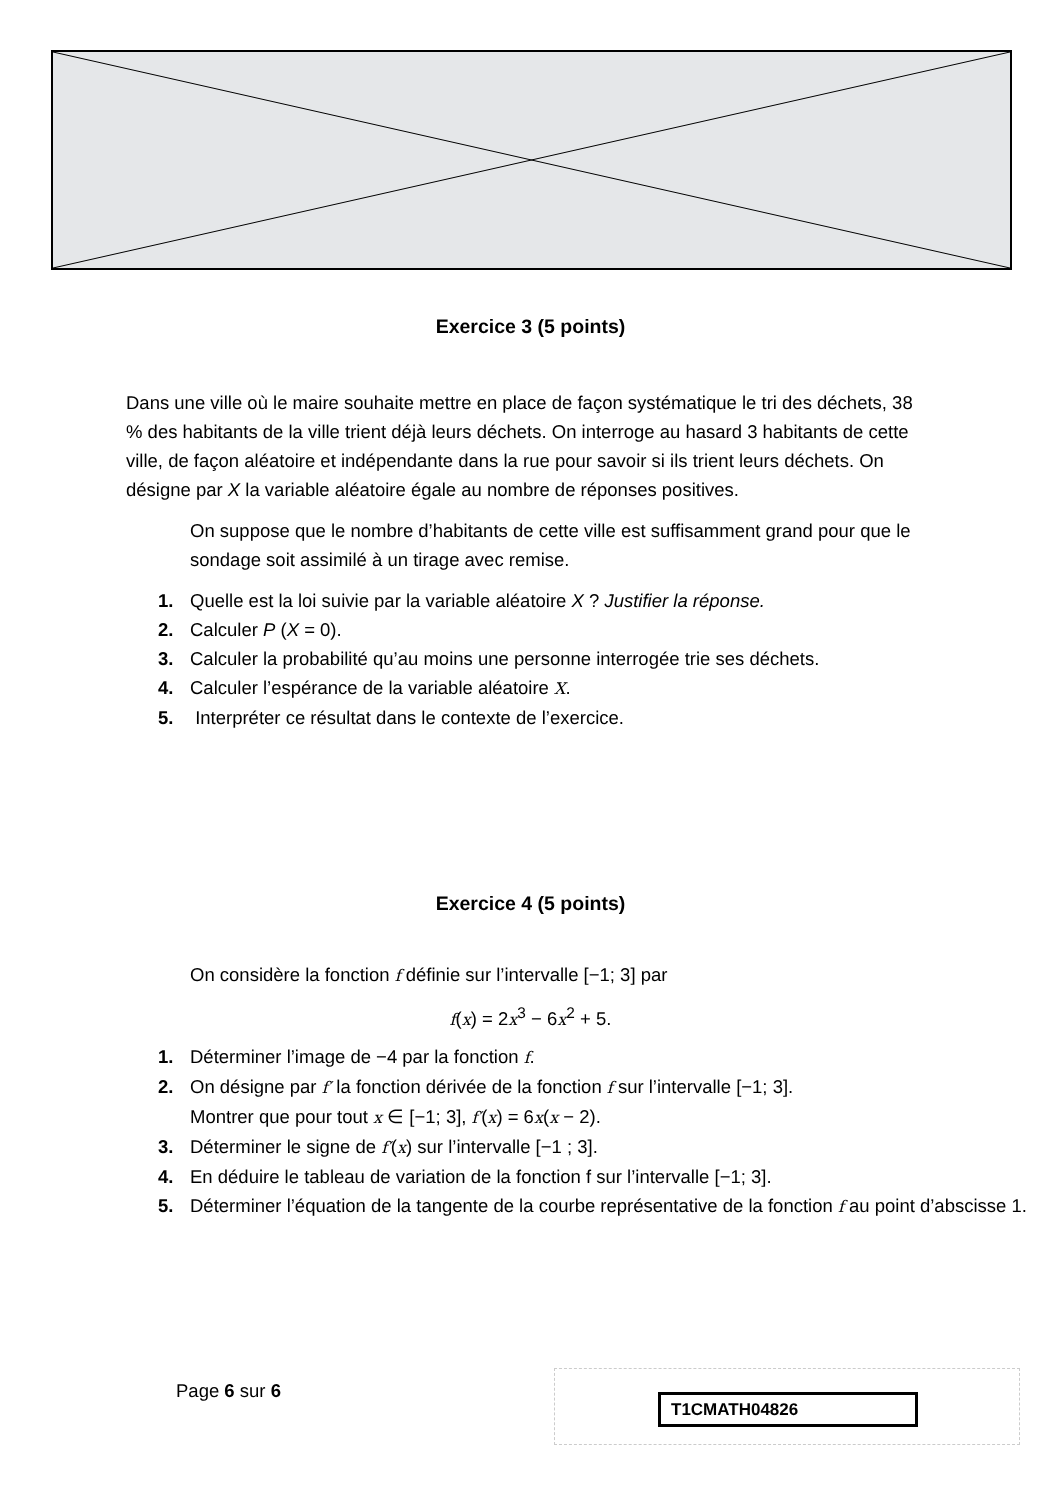Exercice 3 (5 points)
Dans une ville où le maire souhaite mettre en place de façon systématique le tri des déchets, 38 % des habitants de la ville trient déjà leurs déchets. On interroge au hasard 3 habitants de cette ville, de façon aléatoire et indépendante dans la rue pour savoir si ils trient leurs déchets. On désigne par X la variable aléatoire égale au nombre de réponses positives.
On suppose que le nombre d’habitants de cette ville est suffisamment grand pour que le sondage soit assimilé à un tirage avec remise.
1. Quelle est la loi suivie par la variable aléatoire X ? Justifier la réponse.
2. Calculer P (X = 0).
3. Calculer la probabilité qu’au moins une personne interrogée trie ses déchets.
4. Calculer l’espérance de la variable aléatoire X.
5. Interpréter ce résultat dans le contexte de l’exercice.
Exercice 4 (5 points)
On considère la fonction f définie sur l’intervalle [−1; 3] par
f(x) = 2x<sup>3</sup> − 6x<sup>2</sup> + 5.
1. Déterminer l’image de −4 par la fonction f.
2. On désigne par f′ la fonction dérivée de la fonction f sur l’intervalle [−1; 3].
Montrer que pour tout x ∈ [−1; 3], f′(x) = 6x(x − 2).
3. Déterminer le signe de f′(x) sur l’intervalle [−1 ; 3].
4. En déduire le tableau de variation de la fonction f sur l’intervalle [−1; 3].
5. Déterminer l’équation de la tangente de la courbe représentative de la fonction f au point d’abscisse 1.
Page 6 sur 6 T1CMATH04826